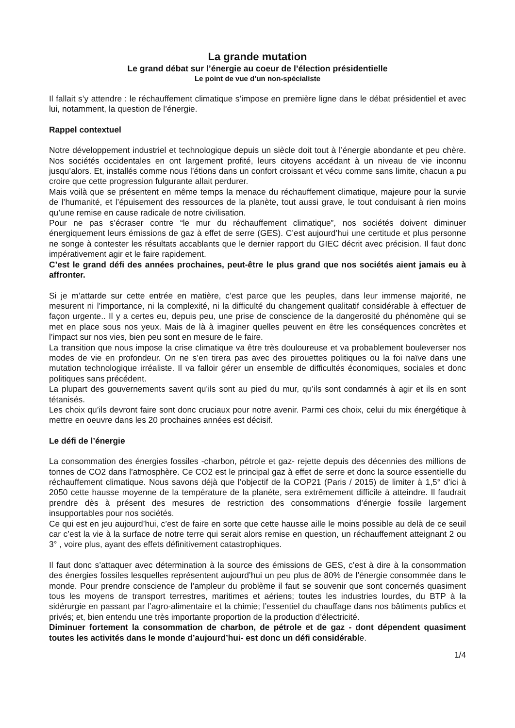La grande mutation
Le grand débat sur l’énergie au coeur de l’élection présidentielle
Le point de vue d’un non-spécialiste
Il fallait s’y attendre : le réchauffement climatique s’impose en première ligne dans le débat présidentiel et avec lui, notamment, la question de l’énergie.
Rappel contextuel
Notre développement industriel et technologique depuis un siècle doit tout à l’énergie abondante et peu chère. Nos sociétés occidentales en ont largement profité, leurs citoyens accédant à un niveau de vie inconnu jusqu’alors. Et, installés comme nous l’étions dans un confort croissant et vécu comme sans limite, chacun a pu croire que cette progression fulgurante allait perdurer.
Mais voilà que se présentent en même temps la menace du réchauffement climatique, majeure pour la survie de l’humanité, et l’épuisement des ressources de la planète, tout aussi grave, le tout conduisant à rien moins qu’une remise en cause radicale de notre civilisation.
Pour ne pas s’écraser contre “le mur du réchauffement climatique”, nos sociétés doivent diminuer énergiquement leurs émissions de gaz à effet de serre (GES). C’est aujourd’hui une certitude et plus personne ne songe à contester les résultats accablants que le dernier rapport du GIEC décrit avec précision. Il faut donc impérativement agir et le faire rapidement.
C’est le grand défi des années prochaines, peut-être le plus grand que nos sociétés aient jamais eu à affronter.
Si je m’attarde sur cette entrée en matière, c’est parce que les peuples, dans leur immense majorité, ne mesurent ni l’importance, ni la complexité, ni la difficulté du changement qualitatif considérable à effectuer de façon urgente.. Il y a certes eu, depuis peu, une prise de conscience de la dangerosité du phénomène qui se met en place sous nos yeux. Mais de là à imaginer quelles peuvent en être les conséquences concrètes et l’impact sur nos vies, bien peu sont en mesure de le faire.
La transition que nous impose la crise climatique va être très douloureuse et va probablement bouleverser nos modes de vie en profondeur. On ne s’en tirera pas avec des pirouettes politiques ou la foi naïve dans une mutation technologique irréaliste. Il va falloir gérer un ensemble de difficultés économiques, sociales et donc politiques sans précédent.
La plupart des gouvernements savent qu’ils sont au pied du mur, qu’ils sont condamnés à agir et ils en sont tétanisés.
Les choix qu’ils devront faire sont donc cruciaux pour notre avenir. Parmi ces choix, celui du mix énergétique à mettre en oeuvre dans les 20 prochaines années est décisif.
Le défi de l’énergie
La consommation des énergies fossiles -charbon, pétrole et gaz- rejette depuis des décennies des millions de tonnes de CO2 dans l’atmosphère. Ce CO2 est le principal gaz à effet de serre et donc la source essentielle du réchauffement climatique. Nous savons déjà que l’objectif de la COP21 (Paris / 2015) de limiter à 1,5° d’ici à 2050 cette hausse moyenne de la température de la planète, sera extrêmement difficile à atteindre. Il faudrait prendre dès à présent des mesures de restriction des consommations d’énergie fossile largement insupportables pour nos sociétés.
Ce qui est en jeu aujourd’hui, c’est de faire en sorte que cette hausse aille le moins possible au delà de ce seuil car c’est la vie à la surface de notre terre qui serait alors remise en question, un réchauffement atteignant 2 ou 3° , voire plus, ayant des effets définitivement catastrophiques.
Il faut donc s’attaquer avec détermination à la source des émissions de GES, c’est à dire à la consommation des énergies fossiles lesquelles représentent aujourd’hui un peu plus de 80% de l’énergie consommée dans le monde. Pour prendre conscience de l’ampleur du problème il faut se souvenir que sont concernés quasiment tous les moyens de transport terrestres, maritimes et aériens; toutes les industries lourdes, du BTP à la sidérurgie en passant par l’agro-alimentaire et la chimie; l’essentiel du chauffage dans nos bâtiments publics et privés; et, bien entendu une très importante proportion de la production d’électricité.
Diminuer fortement la consommation de charbon, de pétrole et de gaz - dont dépendent quasiment toutes les activités dans le monde d’aujourd’hui- est donc un défi considérable.
1/4